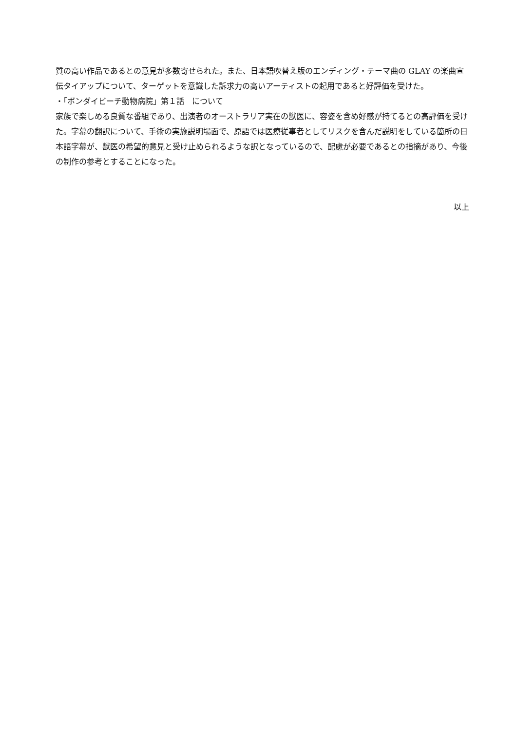質の高い作品であるとの意見が多数寄せられた。また、日本語吹替え版のエンディング・テーマ曲の GLAY の楽曲宣伝タイアップについて、ターゲットを意識した訴求力の高いアーティストの起用であると好評価を受けた。
・「ボンダイビーチ動物病院」第１話　について
家族で楽しめる良質な番組であり、出演者のオーストラリア実在の獣医に、容姿を含め好感が持てるとの高評価を受けた。字幕の翻訳について、手術の実施説明場面で、原語では医療従事者としてリスクを含んだ説明をしている箇所の日本語字幕が、獣医の希望的意見と受け止められるような訳となっているので、配慮が必要であるとの指摘があり、今後の制作の参考とすることになった。
以上